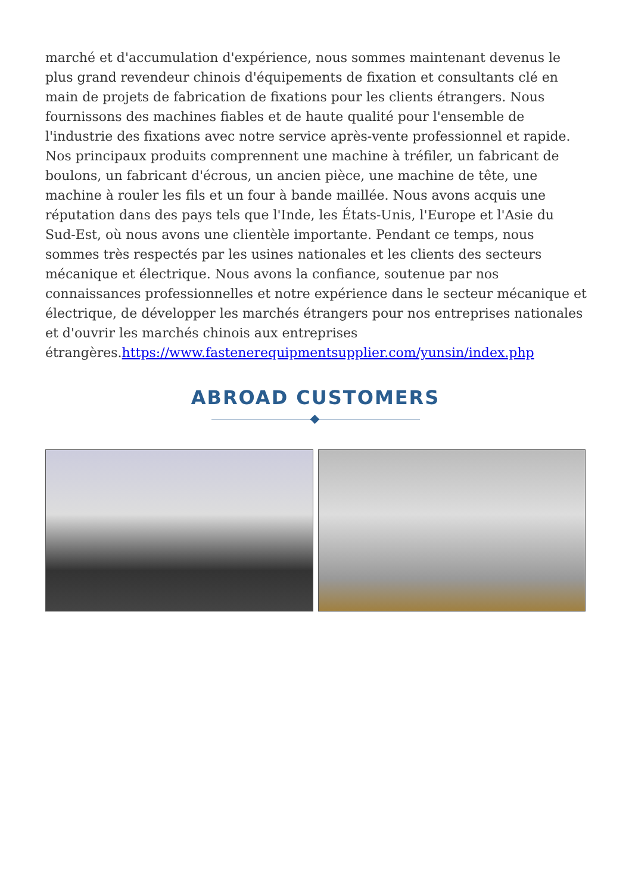marché et d'accumulation d'expérience, nous sommes maintenant devenus le plus grand revendeur chinois d'équipements de fixation et consultants clé en main de projets de fabrication de fixations pour les clients étrangers. Nous fournissons des machines fiables et de haute qualité pour l'ensemble de l'industrie des fixations avec notre service après-vente professionnel et rapide. Nos principaux produits comprennent une machine à tréfiler, un fabricant de boulons, un fabricant d'écrous, un ancien pièce, une machine de tête, une machine à rouler les fils et un four à bande maillée. Nous avons acquis une réputation dans des pays tels que l'Inde, les États-Unis, l'Europe et l'Asie du Sud-Est, où nous avons une clientèle importante. Pendant ce temps, nous sommes très respectés par les usines nationales et les clients des secteurs mécanique et électrique. Nous avons la confiance, soutenue par nos connaissances professionnelles et notre expérience dans le secteur mécanique et électrique, de développer les marchés étrangers pour nos entreprises nationales et d'ouvrir les marchés chinois aux entreprises étrangères.https://www.fastenerequipmentsupplier.com/yunsin/index.php
ABROAD CUSTOMERS